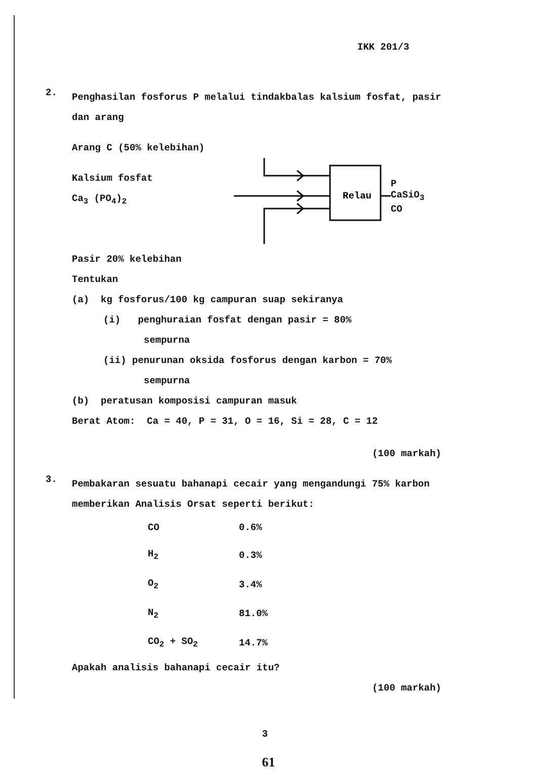IKK 201/3
2.
Penghasilan fosforus P melalui tindakbalas kalsium fosfat, pasir dan arang
Arang C (50% kelebihan)
Kalsium fosfat
Ca<sub>3</sub> (PO<sub>4</sub>)<sub>2</sub>
Relau
P
CaSiO<sub>3</sub>
CO
Pasir 20% kelebihan
Tentukan
(a) kg fosforus/100 kg campuran suap sekiranya
(i) penghuraian fosfat dengan pasir = 80%
sempurna
(ii) penurunan oksida fosforus dengan karbon = 70%
sempurna
(b) peratusan komposisi campuran masuk
Berat Atom: Ca = 40, P = 31, O = 16, Si = 28, C = 12
(100 markah)
3.
Pembakaran sesuatu bahanapi cecair yang mengandungi 75% karbon memberikan Analisis Orsat seperti berikut:
| CO | 0.6% |
| H<sub>2</sub> | 0.3% |
| O<sub>2</sub> | 3.4% |
| N<sub>2</sub> | 81.0% |
| CO<sub>2</sub> + SO<sub>2</sub> | 14.7% |
Apakah analisis bahanapi cecair itu?
(100 markah)
3
61